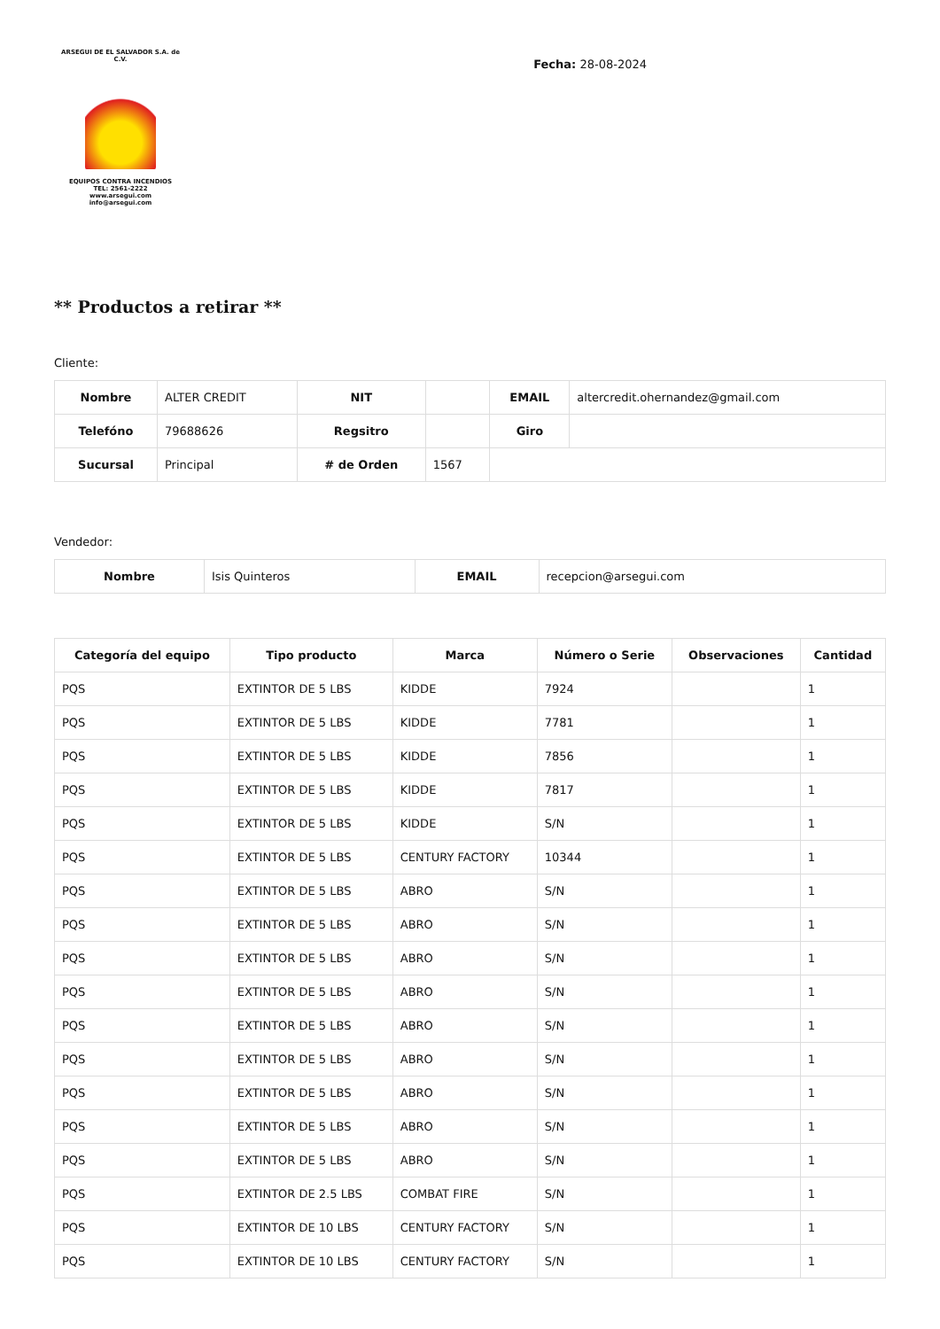ARSEGUI DE EL SALVADOR S.A. de C.V.
EQUIPOS CONTRA INCENDIOS
TEL: 2561-2222
www.arsegui.com
info@arsegui.com
Fecha: 28-08-2024
** Productos a retirar **
Cliente:
| Nombre | ALTER CREDIT | NIT | | EMAIL | altercredit.ohernandez@gmail.com |
| Telefóno | 79688626 | Regsitro | | Giro | |
| Sucursal | Principal | # de Orden | 1567 | | |
Vendedor:
| Nombre | Isis Quinteros | EMAIL | recepcion@arsegui.com |
| Categoría del equipo | Tipo producto | Marca | Número o Serie | Observaciones | Cantidad |
| --- | --- | --- | --- | --- | --- |
| PQS | EXTINTOR DE 5 LBS | KIDDE | 7924 | | 1 |
| PQS | EXTINTOR DE 5 LBS | KIDDE | 7781 | | 1 |
| PQS | EXTINTOR DE 5 LBS | KIDDE | 7856 | | 1 |
| PQS | EXTINTOR DE 5 LBS | KIDDE | 7817 | | 1 |
| PQS | EXTINTOR DE 5 LBS | KIDDE | S/N | | 1 |
| PQS | EXTINTOR DE 5 LBS | CENTURY FACTORY | 10344 | | 1 |
| PQS | EXTINTOR DE 5 LBS | ABRO | S/N | | 1 |
| PQS | EXTINTOR DE 5 LBS | ABRO | S/N | | 1 |
| PQS | EXTINTOR DE 5 LBS | ABRO | S/N | | 1 |
| PQS | EXTINTOR DE 5 LBS | ABRO | S/N | | 1 |
| PQS | EXTINTOR DE 5 LBS | ABRO | S/N | | 1 |
| PQS | EXTINTOR DE 5 LBS | ABRO | S/N | | 1 |
| PQS | EXTINTOR DE 5 LBS | ABRO | S/N | | 1 |
| PQS | EXTINTOR DE 5 LBS | ABRO | S/N | | 1 |
| PQS | EXTINTOR DE 5 LBS | ABRO | S/N | | 1 |
| PQS | EXTINTOR DE 2.5 LBS | COMBAT FIRE | S/N | | 1 |
| PQS | EXTINTOR DE 10 LBS | CENTURY FACTORY | S/N | | 1 |
| PQS | EXTINTOR DE 10 LBS | CENTURY FACTORY | S/N | | 1 |